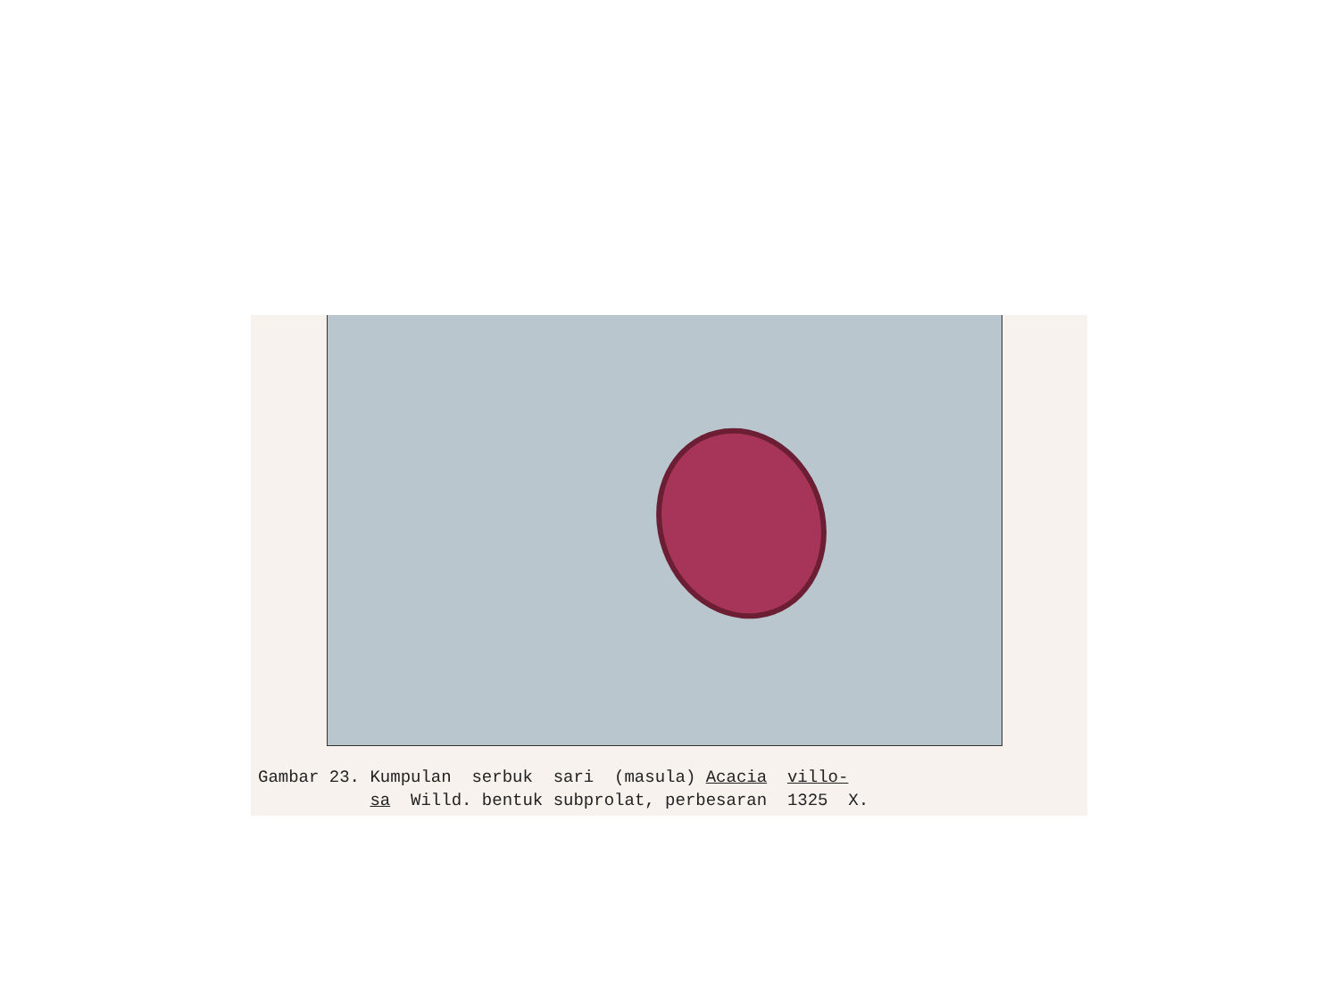Gambar 23. Kumpulan serbuk sari (masula) Acacia villo- sa Willd. bentuk subprolat, perbesaran 1325 X.